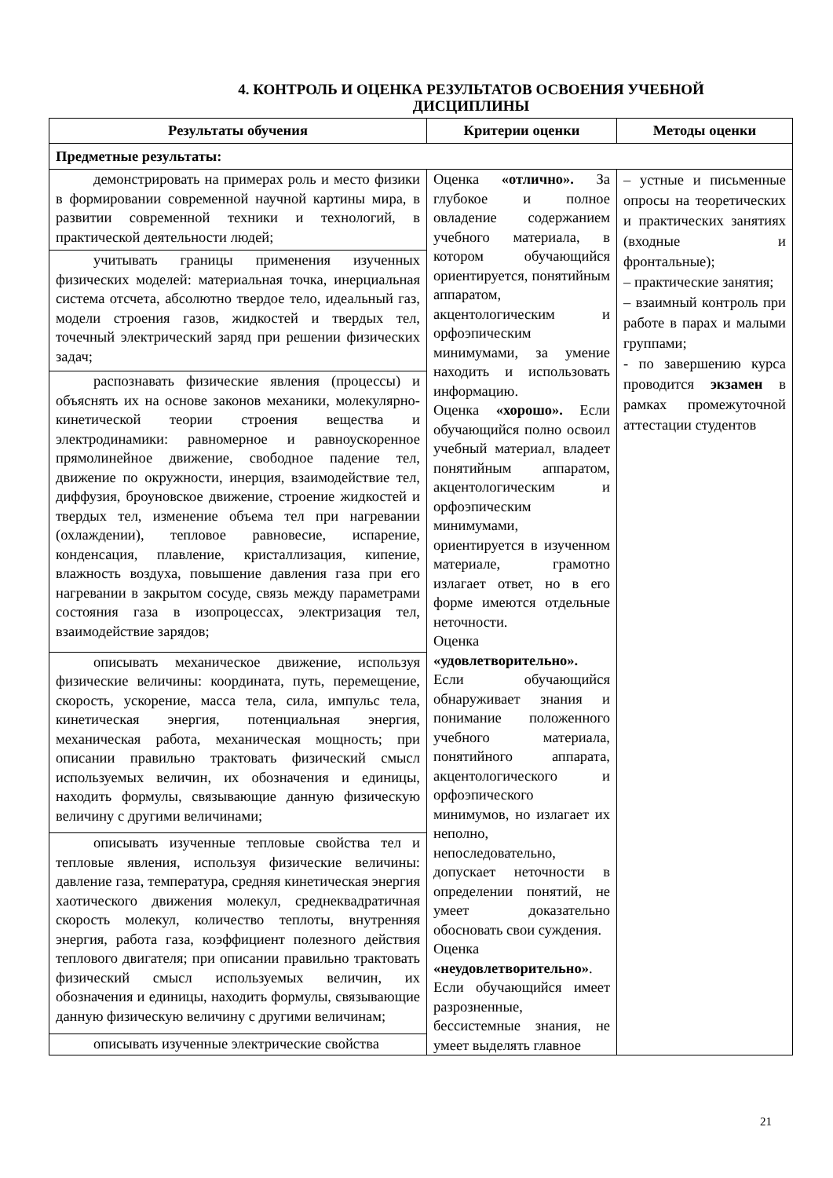4. КОНТРОЛЬ И ОЦЕНКА РЕЗУЛЬТАТОВ ОСВОЕНИЯ УЧЕБНОЙ ДИСЦИПЛИНЫ
| Результаты обучения | Критерии оценки | Методы оценки |
| --- | --- | --- |
| Предметные результаты: | | |
| демонстрировать на примерах роль и место физики в формировании современной научной картины мира, в развитии современной техники и технологий, в практической деятельности людей; | Оценка «отлично». За глубокое и полное овладение содержанием учебного материала, в котором обучающийся ориентируется, понятийным аппаратом, акцентологическим и орфоэпическим минимумами, за умение находить и использовать информацию. Оценка «хорошо». Если обучающийся полно освоил учебный материал, владеет понятийным аппаратом, акцентологическим и орфоэпическим минимумами, ориентируется в изученном материале, грамотно излагает ответ, но в его форме имеются отдельные неточности. Оценка «удовлетворительно». Если обучающийся обнаруживает знания и понимание положенного учебного материала, понятийного аппарата, акцентологического и орфоэпического минимумов, но излагает их неполно, непоследовательно, допускает неточности в определении понятий, не умеет доказательно обосновать свои суждения. Оценка «неудовлетворительно» . Если обучающийся имеет разрозненные, бессистемные знания, не умеет выделять главное | – устные и письменные опросы на теоретических и практических занятиях (входные и фронтальные); – практические занятия; – взаимный контроль при работе в парах и малыми группами; - по завершению курса проводится экзамен в рамках промежуточной аттестации студентов |
| учитывать границы применения изученных физических моделей: материальная точка, инерциальная система отсчета, абсолютно твердое тело, идеальный газ, модели строения газов, жидкостей и твердых тел, точечный электрический заряд при решении физических задач; | | |
| распознавать физические явления (процессы) и объяснять их на основе законов механики, молекулярно-кинетической теории строения вещества и электродинамики: равномерное и равноускоренное прямолинейное движение, свободное падение тел, движение по окружности, инерция, взаимодействие тел, диффузия, броуновское движение, строение жидкостей и твердых тел, изменение объема тел при нагревании (охлаждении), тепловое равновесие, испарение, конденсация, плавление, кристаллизация, кипение, влажность воздуха, повышение давления газа при его нагревании в закрытом сосуде, связь между параметрами состояния газа в изопроцессах, электризация тел, взаимодействие зарядов; | | |
| описывать механическое движение, используя физические величины: координата, путь, перемещение, скорость, ускорение, масса тела, сила, импульс тела, кинетическая энергия, потенциальная энергия, механическая работа, механическая мощность; при описании правильно трактовать физический смысл используемых величин, их обозначения и единицы, находить формулы, связывающие данную физическую величину с другими величинами; | | |
| описывать изученные тепловые свойства тел и тепловые явления, используя физические величины: давление газа, температура, средняя кинетическая энергия хаотического движения молекул, среднеквадратичная скорость молекул, количество теплоты, внутренняя энергия, работа газа, коэффициент полезного действия теплового двигателя; при описании правильно трактовать физический смысл используемых величин, их обозначения и единицы, находить формулы, связывающие данную физическую величину с другими величинам; | | |
| описывать изученные электрические свойства | | |
21